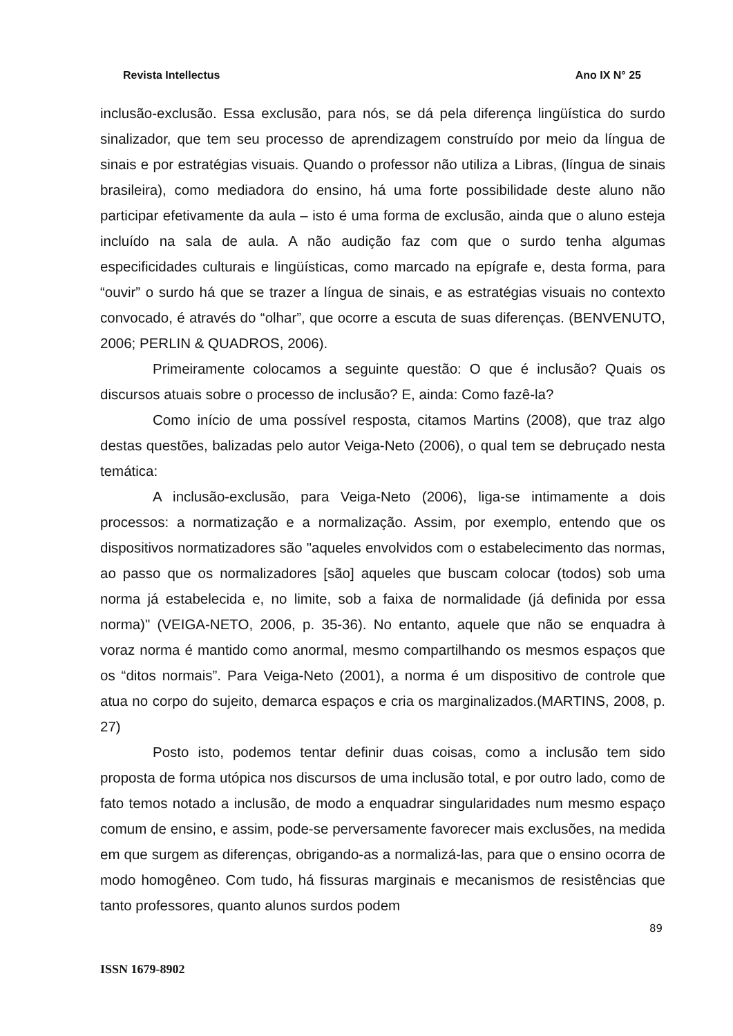Revista Intellectus Ano IX N° 25
inclusão-exclusão. Essa exclusão, para nós, se dá pela diferença lingüística do surdo sinalizador, que tem seu processo de aprendizagem construído por meio da língua de sinais e por estratégias visuais. Quando o professor não utiliza a Libras, (língua de sinais brasileira), como mediadora do ensino, há uma forte possibilidade deste aluno não participar efetivamente da aula – isto é uma forma de exclusão, ainda que o aluno esteja incluído na sala de aula. A não audição faz com que o surdo tenha algumas especificidades culturais e lingüísticas, como marcado na epígrafe e, desta forma, para “ouvir” o surdo há que se trazer a língua de sinais, e as estratégias visuais no contexto convocado, é através do “olhar”, que ocorre a escuta de suas diferenças. (BENVENUTO, 2006; PERLIN & QUADROS, 2006).
Primeiramente colocamos a seguinte questão: O que é inclusão? Quais os discursos atuais sobre o processo de inclusão? E, ainda: Como fazê-la?
Como início de uma possível resposta, citamos Martins (2008), que traz algo destas questões, balizadas pelo autor Veiga-Neto (2006), o qual tem se debruçado nesta temática:
A inclusão-exclusão, para Veiga-Neto (2006), liga-se intimamente a dois processos: a normatização e a normalização. Assim, por exemplo, entendo que os dispositivos normatizadores são "aqueles envolvidos com o estabelecimento das normas, ao passo que os normalizadores [são] aqueles que buscam colocar (todos) sob uma norma já estabelecida e, no limite, sob a faixa de normalidade (já definida por essa norma)" (VEIGA-NETO, 2006, p. 35-36). No entanto, aquele que não se enquadra à voraz norma é mantido como anormal, mesmo compartilhando os mesmos espaços que os “ditos normais”. Para Veiga-Neto (2001), a norma é um dispositivo de controle que atua no corpo do sujeito, demarca espaços e cria os marginalizados.(MARTINS, 2008, p. 27)
Posto isto, podemos tentar definir duas coisas, como a inclusão tem sido proposta de forma utópica nos discursos de uma inclusão total, e por outro lado, como de fato temos notado a inclusão, de modo a enquadrar singularidades num mesmo espaço comum de ensino, e assim, pode-se perversamente favorecer mais exclusões, na medida em que surgem as diferenças, obrigando-as a normalizá-las, para que o ensino ocorra de modo homogêneo. Com tudo, há fissuras marginais e mecanismos de resistências que tanto professores, quanto alunos surdos podem
89
ISSN 1679-8902